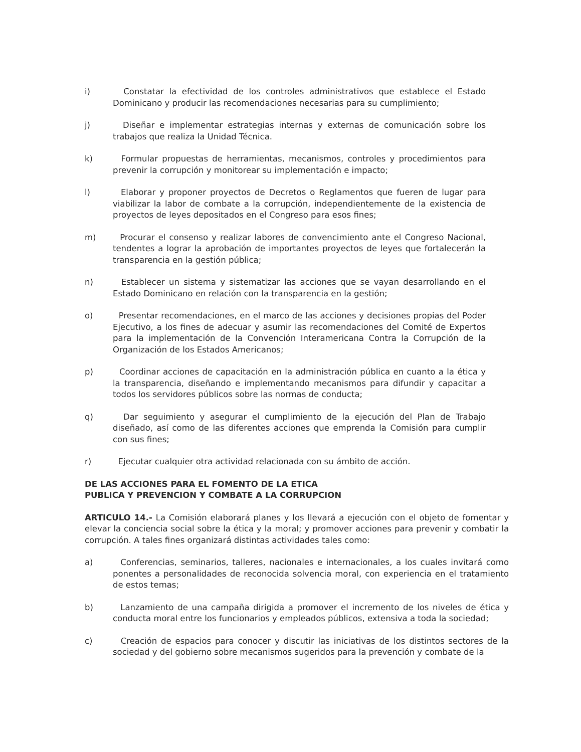i) Constatar la efectividad de los controles administrativos que establece el Estado Dominicano y producir las recomendaciones necesarias para su cumplimiento;
j) Diseñar e implementar estrategias internas y externas de comunicación sobre los trabajos que realiza la Unidad Técnica.
k) Formular propuestas de herramientas, mecanismos, controles y procedimientos para prevenir la corrupción y monitorear su implementación e impacto;
l) Elaborar y proponer proyectos de Decretos o Reglamentos que fueren de lugar para viabilizar la labor de combate a la corrupción, independientemente de la existencia de proyectos de leyes depositados en el Congreso para esos fines;
m) Procurar el consenso y realizar labores de convencimiento ante el Congreso Nacional, tendentes a lograr la aprobación de importantes proyectos de leyes que fortalecerán la transparencia en la gestión pública;
n) Establecer un sistema y sistematizar las acciones que se vayan desarrollando en el Estado Dominicano en relación con la transparencia en la gestión;
o) Presentar recomendaciones, en el marco de las acciones y decisiones propias del Poder Ejecutivo, a los fines de adecuar y asumir las recomendaciones del Comité de Expertos para la implementación de la Convención Interamericana Contra la Corrupción de la Organización de los Estados Americanos;
p) Coordinar acciones de capacitación en la administración pública en cuanto a la ética y la transparencia, diseñando e implementando mecanismos para difundir y capacitar a todos los servidores públicos sobre las normas de conducta;
q) Dar seguimiento y asegurar el cumplimiento de la ejecución del Plan de Trabajo diseñado, así como de las diferentes acciones que emprenda la Comisión para cumplir con sus fines;
r) Ejecutar cualquier otra actividad relacionada con su ámbito de acción.
DE LAS ACCIONES PARA EL FOMENTO DE LA ETICA
PUBLICA Y PREVENCION Y COMBATE A LA CORRUPCION
ARTICULO 14.- La Comisión elaborará planes y los llevará a ejecución con el objeto de fomentar y elevar la conciencia social sobre la ética y la moral; y promover acciones para prevenir y combatir la corrupción. A tales fines organizará distintas actividades tales como:
a) Conferencias, seminarios, talleres, nacionales e internacionales, a los cuales invitará como ponentes a personalidades de reconocida solvencia moral, con experiencia en el tratamiento de estos temas;
b) Lanzamiento de una campaña dirigida a promover el incremento de los niveles de ética y conducta moral entre los funcionarios y empleados públicos, extensiva a toda la sociedad;
c) Creación de espacios para conocer y discutir las iniciativas de los distintos sectores de la sociedad y del gobierno sobre mecanismos sugeridos para la prevención y combate de la